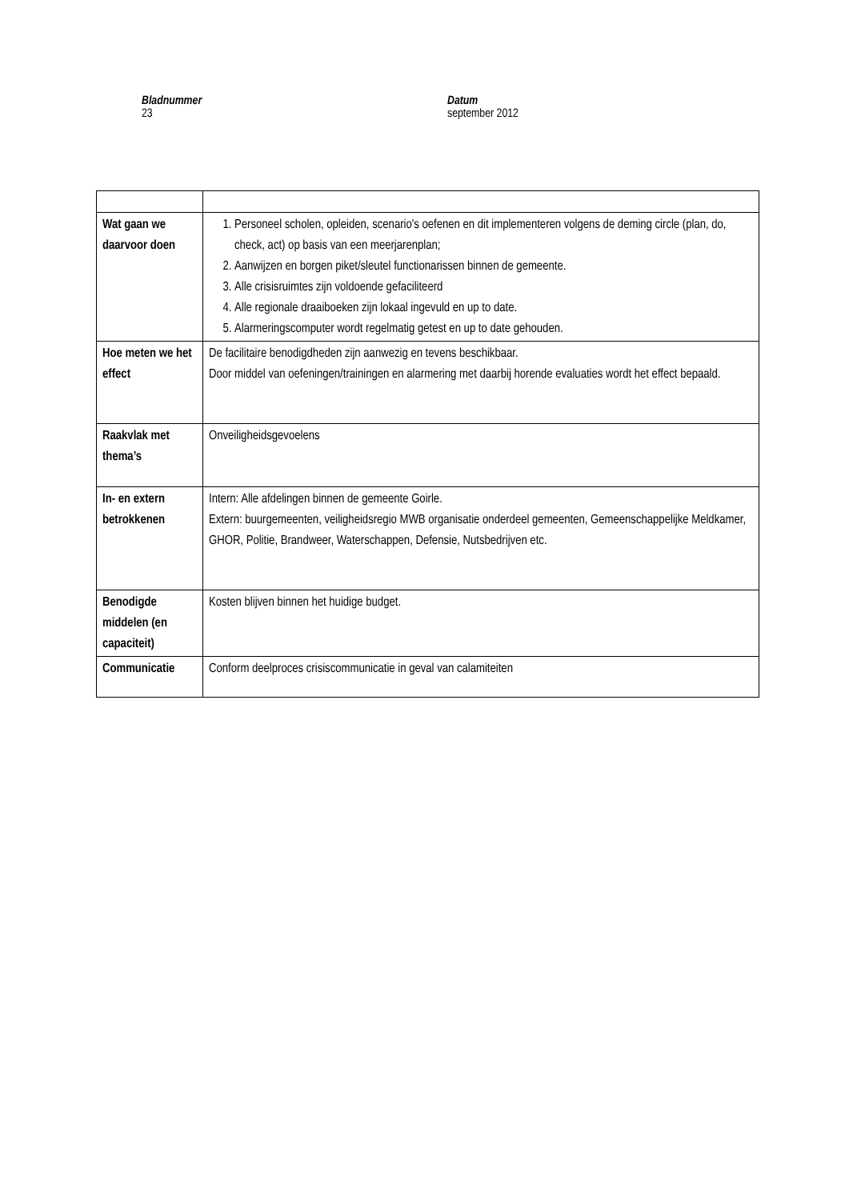Bladnummer
23
Datum
september 2012
| Wat gaan we daarvoor doen | 1. Personeel scholen, opleiden, scenario's oefenen en dit implementeren volgens de deming circle (plan, do, check, act) op basis van een meerjarenplan; 2. Aanwijzen en borgen piket/sleutel functionarissen binnen de gemeente. 3. Alle crisisruimtes zijn voldoende gefaciliteerd 4. Alle regionale draaiboeken zijn lokaal ingevuld en up to date. 5. Alarmeringscomputer wordt regelmatig getest en up to date gehouden. |
| Hoe meten we het effect | De facilitaire benodigdheden zijn aanwezig en tevens beschikbaar. Door middel van oefeningen/trainingen en alarmering met daarbij horende evaluaties wordt het effect bepaald. |
| Raakvlak met thema’s | Onveiligheidsgevoelens |
| In- en extern betrokkenen | Intern: Alle afdelingen binnen de gemeente Goirle. Extern: buurgemeenten, veiligheidsregio MWB organisatie onderdeel gemeenten, Gemeenschappelijke Meldkamer, GHOR, Politie, Brandweer, Waterschappen, Defensie, Nutsbedrijven etc. |
| Benodigde middelen (en capaciteit) | Kosten blijven binnen het huidige budget. |
| Communicatie | Conform deelproces crisiscommunicatie in geval van calamiteiten |